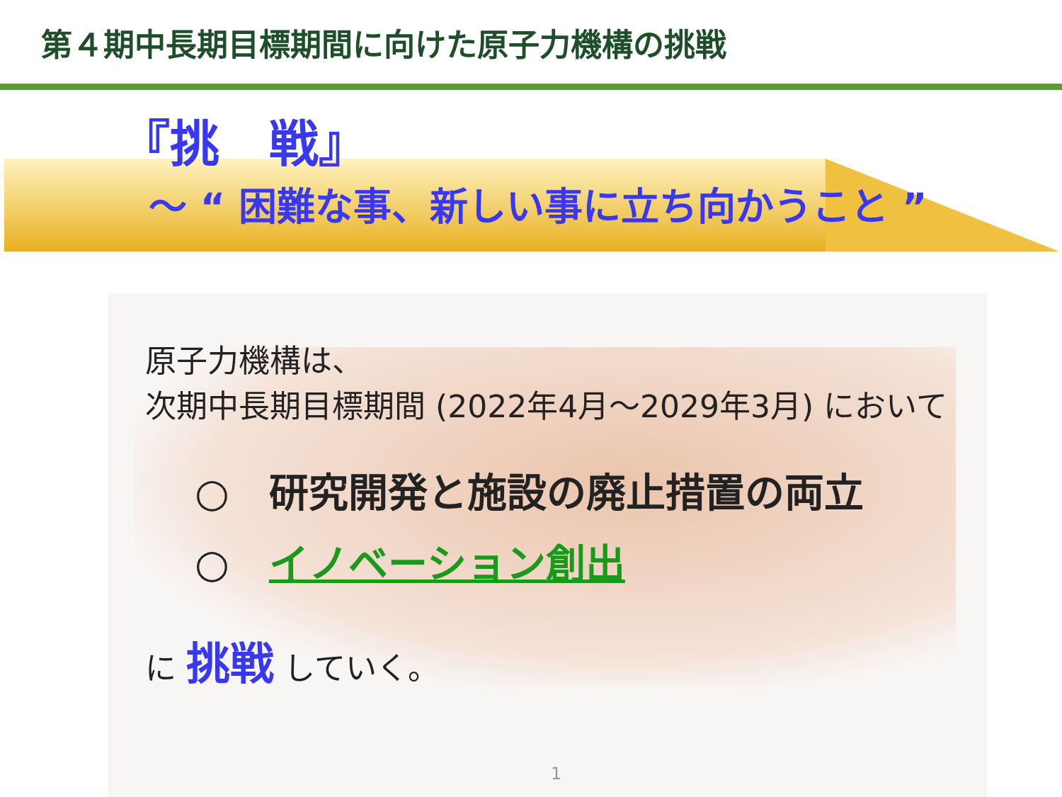第４期中長期目標期間に向けた原子力機構の挑戦
『挑　戦』
～ “ 困難な事、新しい事に立ち向かうこと ”
原子力機構は、
次期中長期目標期間 (2022年4月～2029年3月) において
○　研究開発と施設の廃止措置の両立
○　イノベーション創出
に 挑戦 していく。
1